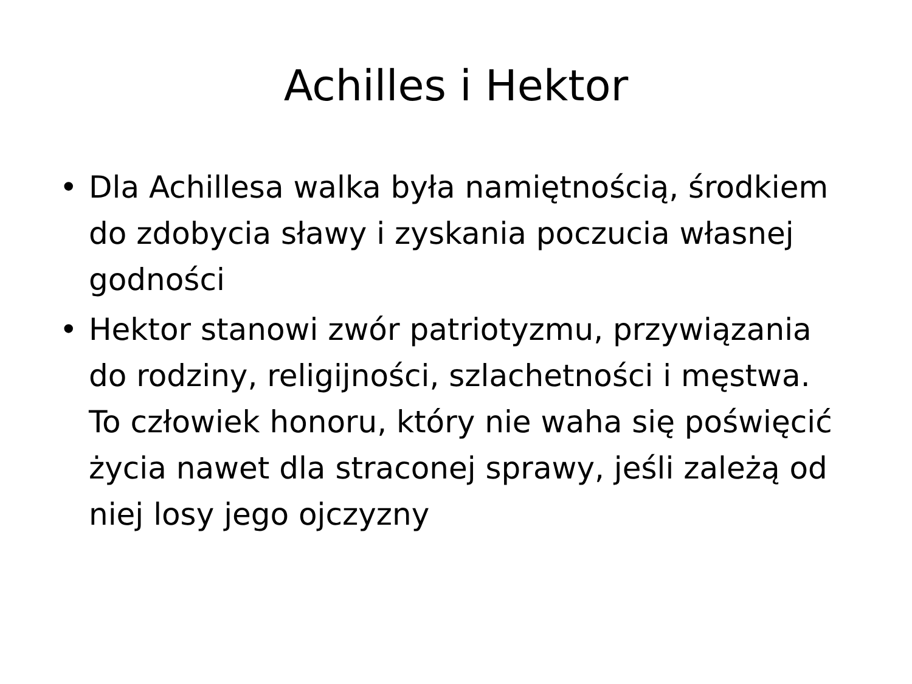Achilles i Hektor
• Dla Achillesa walka była namiętnością, środkiem do zdobycia sławy i zyskania poczucia własnej godności
• Hektor stanowi zwór patriotyzmu, przywiązania do rodziny, religijności, szlachetności i męstwa. To człowiek honoru, który nie waha się poświęcić życia nawet dla straconej sprawy, jeśli zależą od niej losy jego ojczyzny